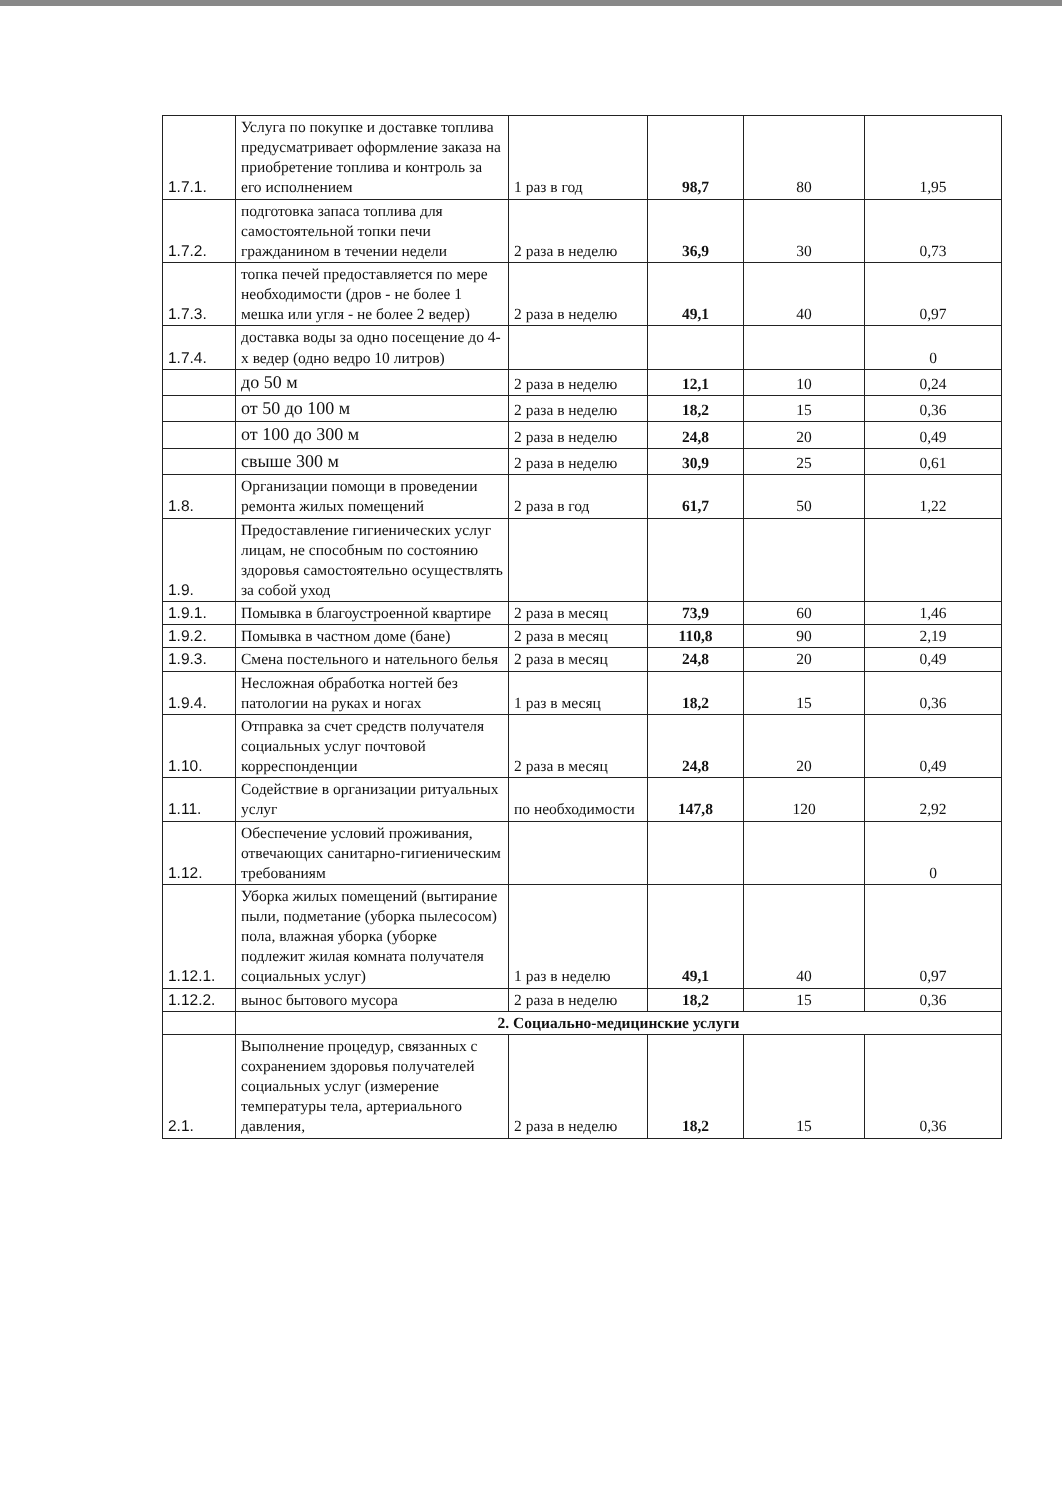| 1.7.1. | Услуга по покупке и доставке топлива предусматривает оформление заказа на приобретение топлива и контроль за его исполнением | 1 раз в год | 98,7 | 80 | 1,95 |
| 1.7.2. | подготовка запаса топлива для самостоятельной топки печи гражданином в течении недели | 2 раза в неделю | 36,9 | 30 | 0,73 |
| 1.7.3. | топка печей предоставляется по мере необходимости (дров - не более 1 мешка или угля - не более 2 ведер) | 2 раза в неделю | 49,1 | 40 | 0,97 |
| 1.7.4. | доставка воды за одно посещение до 4-х ведер (одно ведро 10 литров) | | | | 0 |
| | до 50 м | 2 раза в неделю | 12,1 | 10 | 0,24 |
| | от 50 до 100 м | 2 раза в неделю | 18,2 | 15 | 0,36 |
| | от 100 до 300 м | 2 раза в неделю | 24,8 | 20 | 0,49 |
| | свыше 300 м | 2 раза в неделю | 30,9 | 25 | 0,61 |
| 1.8. | Организации помощи в проведении ремонта жилых помещений | 2 раза в год | 61,7 | 50 | 1,22 |
| 1.9. | Предоставление гигиенических услуг лицам, не способным по состоянию здоровья самостоятельно осуществлять за собой уход | | | | |
| 1.9.1. | Помывка в благоустроенной квартире | 2 раза в месяц | 73,9 | 60 | 1,46 |
| 1.9.2. | Помывка в частном доме (бане) | 2 раза в месяц | 110,8 | 90 | 2,19 |
| 1.9.3. | Смена постельного и нательного белья | 2 раза в месяц | 24,8 | 20 | 0,49 |
| 1.9.4. | Несложная обработка ногтей без патологии на руках и ногах | 1 раз в месяц | 18,2 | 15 | 0,36 |
| 1.10. | Отправка за счет средств получателя социальных услуг почтовой корреспонденции | 2 раза в месяц | 24,8 | 20 | 0,49 |
| 1.11. | Содействие в организации ритуальных услуг | по необходимости | 147,8 | 120 | 2,92 |
| 1.12. | Обеспечение условий проживания, отвечающих санитарно-гигиеническим требованиям | | | | 0 |
| 1.12.1. | Уборка жилых помещений (вытирание пыли, подметание (уборка пылесосом) пола, влажная уборка (уборке подлежит жилая комната получателя социальных услуг) | 1 раз в неделю | 49,1 | 40 | 0,97 |
| 1.12.2. | вынос бытового мусора | 2 раза в неделю | 18,2 | 15 | 0,36 |
| | 2. Социально-медицинские услуги | | | | |
| 2.1. | Выполнение процедур, связанных с сохранением здоровья получателей социальных услуг (измерение температуры тела, артериального давления, | 2 раза в неделю | 18,2 | 15 | 0,36 |